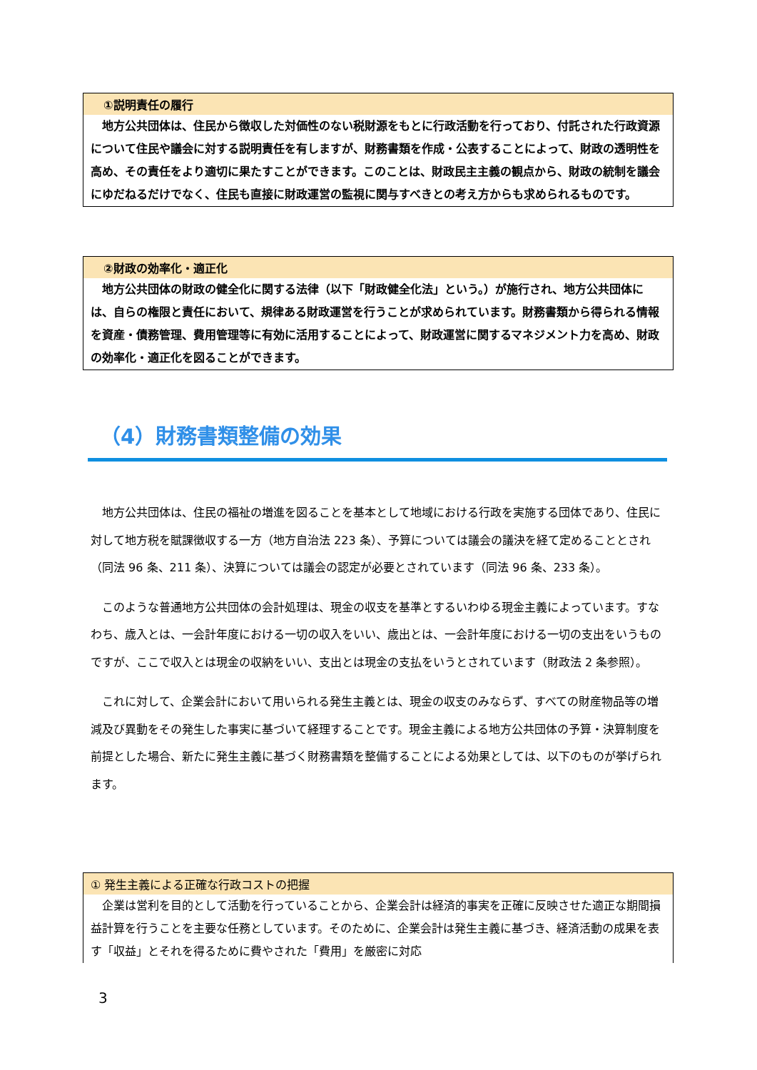①説明責任の履行
地方公共団体は、住民から徴収した対価性のない税財源をもとに行政活動を行っており、付託された行政資源について住民や議会に対する説明責任を有しますが、財務書類を作成・公表することによって、財政の透明性を高め、その責任をより適切に果たすことができます。このことは、財政民主主義の観点から、財政の統制を議会にゆだねるだけでなく、住民も直接に財政運営の監視に関与すべきとの考え方からも求められるものです。
②財政の効率化・適正化
地方公共団体の財政の健全化に関する法律（以下「財政健全化法」という。）が施行され、地方公共団体には、自らの権限と責任において、規律ある財政運営を行うことが求められています。財務書類から得られる情報を資産・債務管理、費用管理等に有効に活用することによって、財政運営に関するマネジメント力を高め、財政の効率化・適正化を図ることができます。
（4）財務書類整備の効果
地方公共団体は、住民の福祉の増進を図ることを基本として地域における行政を実施する団体であり、住民に対して地方税を賦課徴収する一方（地方自治法 223 条）、予算については議会の議決を経て定めることとされ（同法 96 条、211 条）、決算については議会の認定が必要とされています（同法 96 条、233 条）。
このような普通地方公共団体の会計処理は、現金の収支を基準とするいわゆる現金主義によっています。すなわち、歳入とは、一会計年度における一切の収入をいい、歳出とは、一会計年度における一切の支出をいうものですが、ここで収入とは現金の収納をいい、支出とは現金の支払をいうとされています（財政法 2 条参照）。
これに対して、企業会計において用いられる発生主義とは、現金の収支のみならず、すべての財産物品等の増減及び異動をその発生した事実に基づいて経理することです。現金主義による地方公共団体の予算・決算制度を前提とした場合、新たに発生主義に基づく財務書類を整備することによる効果としては、以下のものが挙げられます。
① 発生主義による正確な行政コストの把握
企業は営利を目的として活動を行っていることから、企業会計は経済的事実を正確に反映させた適正な期間損益計算を行うことを主要な任務としています。そのために、企業会計は発生主義に基づき、経済活動の成果を表す「収益」とそれを得るために費やされた「費用」を厳密に対応
3